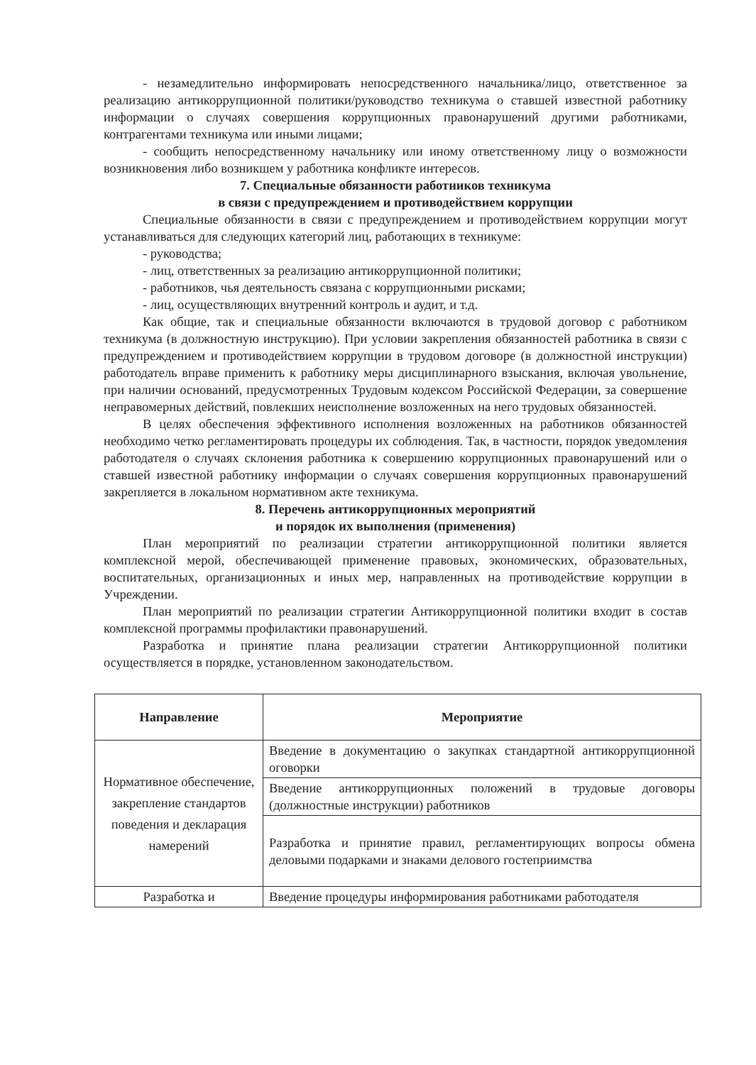- незамедлительно информировать непосредственного начальника/лицо, ответственное за реализацию антикоррупционной политики/руководство техникума о ставшей известной работнику информации о случаях совершения коррупционных правонарушений другими работниками, контрагентами техникума или иными лицами;
- сообщить непосредственному начальнику или иному ответственному лицу о возможности возникновения либо возникшем у работника конфликте интересов.
7. Специальные обязанности работников техникума
в связи с предупреждением и противодействием коррупции
Специальные обязанности в связи с предупреждением и противодействием коррупции могут устанавливаться для следующих категорий лиц, работающих в техникуме:
- руководства;
- лиц, ответственных за реализацию антикоррупционной политики;
- работников, чья деятельность связана с коррупционными рисками;
- лиц, осуществляющих внутренний контроль и аудит, и т.д.
Как общие, так и специальные обязанности включаются в трудовой договор с работником техникума (в должностную инструкцию). При условии закрепления обязанностей работника в связи с предупреждением и противодействием коррупции в трудовом договоре (в должностной инструкции) работодатель вправе применить к работнику меры дисциплинарного взыскания, включая увольнение, при наличии оснований, предусмотренных Трудовым кодексом Российской Федерации, за совершение неправомерных действий, повлекших неисполнение возложенных на него трудовых обязанностей.
В целях обеспечения эффективного исполнения возложенных на работников обязанностей необходимо четко регламентировать процедуры их соблюдения. Так, в частности, порядок уведомления работодателя о случаях склонения работника к совершению коррупционных правонарушений или о ставшей известной работнику информации о случаях совершения коррупционных правонарушений закрепляется в локальном нормативном акте техникума.
8. Перечень антикоррупционных мероприятий
и порядок их выполнения (применения)
План мероприятий по реализации стратегии антикоррупционной политики является комплексной мерой, обеспечивающей применение правовых, экономических, образовательных, воспитательных, организационных и иных мер, направленных на противодействие коррупции в Учреждении.
План мероприятий по реализации стратегии Антикоррупционной политики входит в состав комплексной программы профилактики правонарушений.
Разработка и принятие плана реализации стратегии Антикоррупционной политики осуществляется в порядке, установленном законодательством.
| Направление | Мероприятие |
| --- | --- |
| Нормативное обеспечение, закрепление стандартов поведения и декларация намерений | Введение в документацию о закупках стандартной антикоррупционной оговорки |
| | Введение антикоррупционных положений в трудовые договоры (должностные инструкции) работников |
| | Разработка и принятие правил, регламентирующих вопросы обмена деловыми подарками и знаками делового гостеприимства |
| Разработка и | Введение процедуры информирования работниками работодателя |